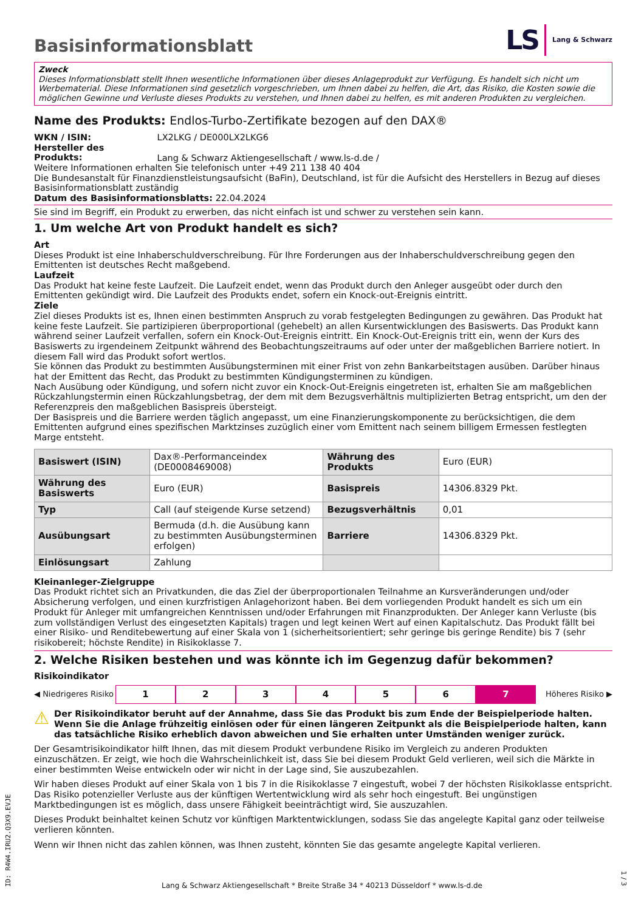Basisinformationsblatt
LS Lang & Schwarz
Zweck
Dieses Informationsblatt stellt Ihnen wesentliche Informationen über dieses Anlageprodukt zur Verfügung. Es handelt sich nicht um Werbematerial. Diese Informationen sind gesetzlich vorgeschrieben, um Ihnen dabei zu helfen, die Art, das Risiko, die Kosten sowie die möglichen Gewinne und Verluste dieses Produkts zu verstehen, und Ihnen dabei zu helfen, es mit anderen Produkten zu vergleichen.
Name des Produkts: Endlos-Turbo-Zertifikate bezogen auf den DAX®
WKN / ISIN: LX2LKG / DE000LX2LKG6
Hersteller des Produkts: Lang & Schwarz Aktiengesellschaft / www.ls-d.de /
Weitere Informationen erhalten Sie telefonisch unter +49 211 138 40 404
Die Bundesanstalt für Finanzdienstleistungsaufsicht (BaFin), Deutschland, ist für die Aufsicht des Herstellers in Bezug auf dieses Basisinformationsblatt zuständig
Datum des Basisinformationsblatts: 22.04.2024
Sie sind im Begriff, ein Produkt zu erwerben, das nicht einfach ist und schwer zu verstehen sein kann.
1. Um welche Art von Produkt handelt es sich?
Art
Dieses Produkt ist eine Inhaberschuldverschreibung. Für Ihre Forderungen aus der Inhaberschuldverschreibung gegen den Emittenten ist deutsches Recht maßgebend.
Laufzeit
Das Produkt hat keine feste Laufzeit. Die Laufzeit endet, wenn das Produkt durch den Anleger ausgeübt oder durch den Emittenten gekündigt wird. Die Laufzeit des Produkts endet, sofern ein Knock-out-Ereignis eintritt.
Ziele
Ziel dieses Produkts ist es, Ihnen einen bestimmten Anspruch zu vorab festgelegten Bedingungen zu gewähren. Das Produkt hat keine feste Laufzeit. Sie partizipieren überproportional (gehebelt) an allen Kursentwicklungen des Basiswerts. Das Produkt kann während seiner Laufzeit verfallen, sofern ein Knock-Out-Ereignis eintritt. Ein Knock-Out-Ereignis tritt ein, wenn der Kurs des Basiswerts zu irgendeinem Zeitpunkt während des Beobachtungszeitraums auf oder unter der maßgeblichen Barriere notiert. In diesem Fall wird das Produkt sofort wertlos.
Sie können das Produkt zu bestimmten Ausübungsterminen mit einer Frist von zehn Bankarbeitstagen ausüben. Darüber hinaus hat der Emittent das Recht, das Produkt zu bestimmten Kündigungsterminen zu kündigen.
Nach Ausübung oder Kündigung, und sofern nicht zuvor ein Knock-Out-Ereignis eingetreten ist, erhalten Sie am maßgeblichen Rückzahlungstermin einen Rückzahlungsbetrag, der dem mit dem Bezugsverhältnis multiplizierten Betrag entspricht, um den der Referenzpreis den maßgeblichen Basispreis übersteigt.
Der Basispreis und die Barriere werden täglich angepasst, um eine Finanzierungskomponente zu berücksichtigen, die dem Emittenten aufgrund eines spezifischen Marktzinses zuzüglich einer vom Emittent nach seinem billigem Ermessen festlegten Marge entsteht.
| Basiswert (ISIN) | Dax®-Performanceindex (DE0008469008) | Währung des Produkts | Euro (EUR) |
| Währung des Basiswerts | Euro (EUR) | Basispreis | 14306.8329 Pkt. |
| Typ | Call (auf steigende Kurse setzend) | Bezugsverhältnis | 0,01 |
| Ausübungsart | Bermuda (d.h. die Ausübung kann zu bestimmten Ausübungsterminen erfolgen) | Barriere | 14306.8329 Pkt. |
| Einlösungsart | Zahlung | | |
Kleinanleger-Zielgruppe
Das Produkt richtet sich an Privatkunden, die das Ziel der überproportionalen Teilnahme an Kursveränderungen und/oder Absicherung verfolgen, und einen kurzfristigen Anlagehorizont haben. Bei dem vorliegenden Produkt handelt es sich um ein Produkt für Anleger mit umfangreichen Kenntnissen und/oder Erfahrungen mit Finanzprodukten. Der Anleger kann Verluste (bis zum vollständigen Verlust des eingesetzten Kapitals) tragen und legt keinen Wert auf einen Kapitalschutz. Das Produkt fällt bei einer Risiko- und Renditebewertung auf einer Skala von 1 (sicherheitsorientiert; sehr geringe bis geringe Rendite) bis 7 (sehr risikobereit; höchste Rendite) in Risikoklasse 7.
2. Welche Risiken bestehen und was könnte ich im Gegenzug dafür bekommen?
Risikoindikator
◀ Niedrigeres Risiko 1234567 Höheres Risiko ▶
⚠ Der Risikoindikator beruht auf der Annahme, dass Sie das Produkt bis zum Ende der Beispielperiode halten. Wenn Sie die Anlage frühzeitig einlösen oder für einen längeren Zeitpunkt als die Beispielperiode halten, kann das tatsächliche Risiko erheblich davon abweichen und Sie erhalten unter Umständen weniger zurück.
Der Gesamtrisikoindikator hilft Ihnen, das mit diesem Produkt verbundene Risiko im Vergleich zu anderen Produkten einzuschätzen. Er zeigt, wie hoch die Wahrscheinlichkeit ist, dass Sie bei diesem Produkt Geld verlieren, weil sich die Märkte in einer bestimmten Weise entwickeln oder wir nicht in der Lage sind, Sie auszubezahlen.
Wir haben dieses Produkt auf einer Skala von 1 bis 7 in die Risikoklasse 7 eingestuft, wobei 7 der höchsten Risikoklasse entspricht. Das Risiko potenzieller Verluste aus der künftigen Wertentwicklung wird als sehr hoch eingestuft. Bei ungünstigen Marktbedingungen ist es möglich, dass unsere Fähigkeit beeinträchtigt wird, Sie auszuzahlen.
Dieses Produkt beinhaltet keinen Schutz vor künftigen Marktentwicklungen, sodass Sie das angelegte Kapital ganz oder teilweise verlieren könnten.
Wenn wir Ihnen nicht das zahlen können, was Ihnen zusteht, könnten Sie das gesamte angelegte Kapital verlieren.
ID: R4W4.IRU2.Q3X9.EVJE
Lang & Schwarz Aktiengesellschaft * Breite Straße 34 * 40213 Düsseldorf * www.ls-d.de
1 / 3